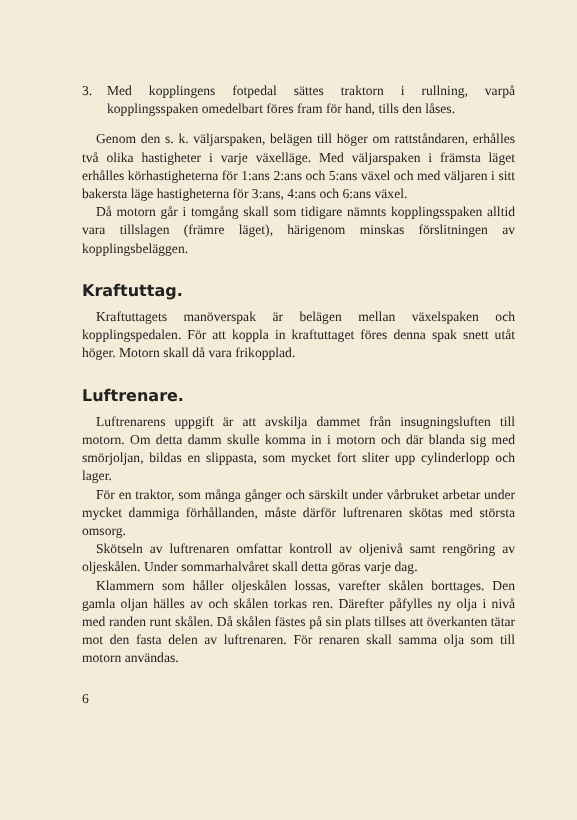3. Med kopplingens fotpedal sättes traktorn i rullning, varpå kopplingsspaken omedelbart föres fram för hand, tills den låses.
Genom den s. k. väljarspaken, belägen till höger om rattstån­daren, erhålles två olika hastigheter i varje växelläge. Med väljarspaken i främsta läget erhålles körhastigheterna för 1:ans 2:ans och 5:ans växel och med väljaren i sitt bakersta läge hastigheterna för 3:ans, 4:ans och 6:ans växel.
Då motorn går i tomgång skall som tidigare nämnts kopp­lingsspaken alltid vara tillslagen (främre läget), härigenom minskas förslitningen av kopplingsbeläggen.
Kraftuttag.
Kraftuttagets manöverspak är belägen mellan växelspaken och kopplingspedalen. För att koppla in kraftuttaget föres den­na spak snett utåt höger. Motorn skall då vara frikopplad.
Luftrenare.
Luftrenarens uppgift är att avskilja dammet från insug­ningsluften till motorn. Om detta damm skulle komma in i motorn och där blanda sig med smörjoljan, bildas en slippasta, som mycket fort sliter upp cylinderlopp och lager.
För en traktor, som många gånger och särskilt under vår­bruket arbetar under mycket dammiga förhållanden, måste därför luftrenaren skötas med största omsorg.
Skötseln av luftrenaren omfattar kontroll av oljenivå samt rengöring av oljeskålen. Under sommarhalvåret skall detta göras varje dag.
Klammern som håller oljeskålen lossas, varefter skålen borttages. Den gamla oljan hälles av och skålen torkas ren. Därefter påfylles ny olja i nivå med randen runt skålen. Då skålen fästes på sin plats tillses att överkanten tätar mot den fasta delen av luftrenaren. För renaren skall samma olja som till motorn användas.
6